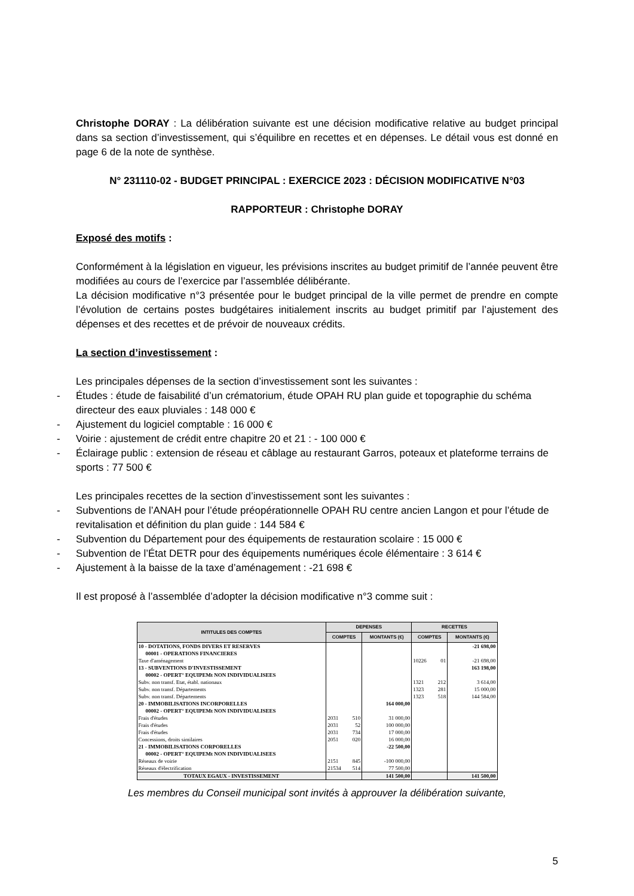Christophe DORAY : La délibération suivante est une décision modificative relative au budget principal dans sa section d’investissement, qui s’équilibre en recettes et en dépenses. Le détail vous est donné en page 6 de la note de synthèse.
N° 231110-02 - BUDGET PRINCIPAL : EXERCICE 2023 : DÉCISION MODIFICATIVE N°03
RAPPORTEUR : Christophe DORAY
Exposé des motifs :
Conformément à la législation en vigueur, les prévisions inscrites au budget primitif de l’année peuvent être modifiées au cours de l’exercice par l’assemblée délibérante.
La décision modificative n°3 présentée pour le budget principal de la ville permet de prendre en compte l’évolution de certains postes budgétaires initialement inscrits au budget primitif par l’ajustement des dépenses et des recettes et de prévoir de nouveaux crédits.
La section d’investissement :
Les principales dépenses de la section d’investissement sont les suivantes :
- Études : étude de faisabilité d’un crématorium, étude OPAH RU plan guide et topographie du schéma directeur des eaux pluviales : 148 000 €
- Ajustement du logiciel comptable : 16 000 €
- Voirie : ajustement de crédit entre chapitre 20 et 21 : - 100 000 €
- Éclairage public : extension de réseau et câblage au restaurant Garros, poteaux et plateforme terrains de sports : 77 500 €
Les principales recettes de la section d’investissement sont les suivantes :
- Subventions de l’ANAH pour l’étude préopérationnelle OPAH RU centre ancien Langon et pour l’étude de revitalisation et définition du plan guide : 144 584 €
- Subvention du Département pour des équipements de restauration scolaire : 15 000 €
- Subvention de l’État DETR pour des équipements numériques école élémentaire : 3 614 €
- Ajustement à la baisse de la taxe d’aménagement : -21 698 €
Il est proposé à l’assemblée d’adopter la décision modificative n°3 comme suit :
| INTITULES DES COMPTES | DEPENSES | | RECETTES | |
| --- | --- | --- | --- | --- |
| | COMPTES | MONTANTS (€) | COMPTES | MONTANTS (€) |
| 10 - DOTATIONS, FONDS DIVERS ET RESERVES | | | | -21 698,00 |
| 00001 - OPERATIONS FINANCIERES | | | | |
| Taxe d'aménagement | | | 10226 01 | -21 698,00 |
| 13 - SUBVENTIONS D'INVESTISSEMENT | | | | 163 198,00 |
| 00002 - OPERT° EQUIPEMt NON INDIVIDUALISEES | | | | |
| Subv. non transf. Etat, établ. nationaux | | | 1321 212 | 3 614,00 |
| Subv. non transf. Départements | | | 1323 281 | 15 000,00 |
| Subv. non transf. Départements | | | 1323 518 | 144 584,00 |
| 20 - IMMOBILISATIONS INCORPORELLES | | 164 000,00 | | |
| 00002 - OPERT° EQUIPEMt NON INDIVIDUALISEES | | | | |
| Frais d'études | 2031 510 | 31 000,00 | | |
| Frais d'études | 2031 52 | 100 000,00 | | |
| Frais d'études | 2031 734 | 17 000,00 | | |
| Concessions, droits similaires | 2051 020 | 16 000,00 | | |
| 21 - IMMOBILISATIONS CORPORELLES | | -22 500,00 | | |
| 00002 - OPERT° EQUIPEMt NON INDIVIDUALISEES | | | | |
| Réseaux de voirie | 2151 845 | -100 000,00 | | |
| Réseaux d'électrification | 21534 514 | 77 500,00 | | |
| TOTAUX EGAUX - INVESTISSEMENT | | 141 500,00 | | 141 500,00 |
Les membres du Conseil municipal sont invités à approuver la délibération suivante,
5